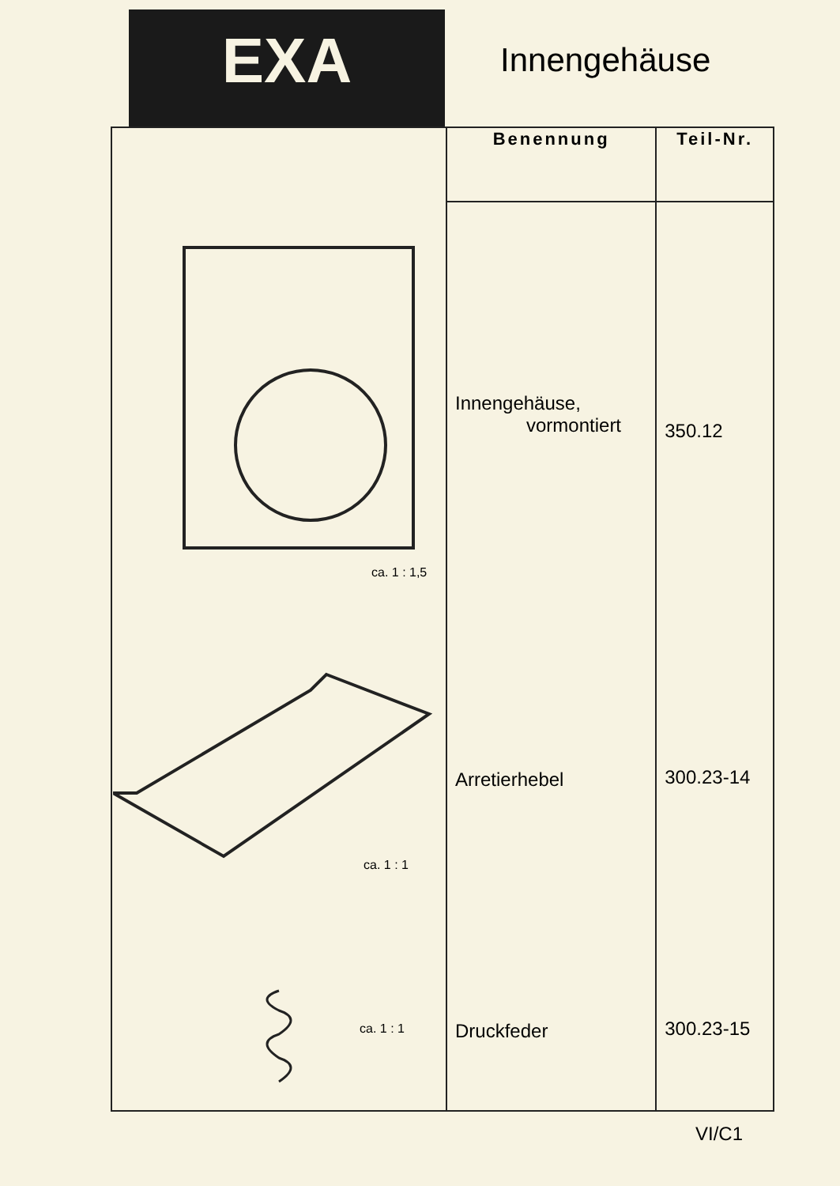EXA
Innengehäuse
| | Benennung | Teil-Nr. |
| | Innengehäuse, vormontiert Arretierhebel Druckfeder | 350.12 300.23-14 300.23-15 |
ca. 1 : 1,5
ca. 1 : 1
ca. 1 : 1
VI/C1